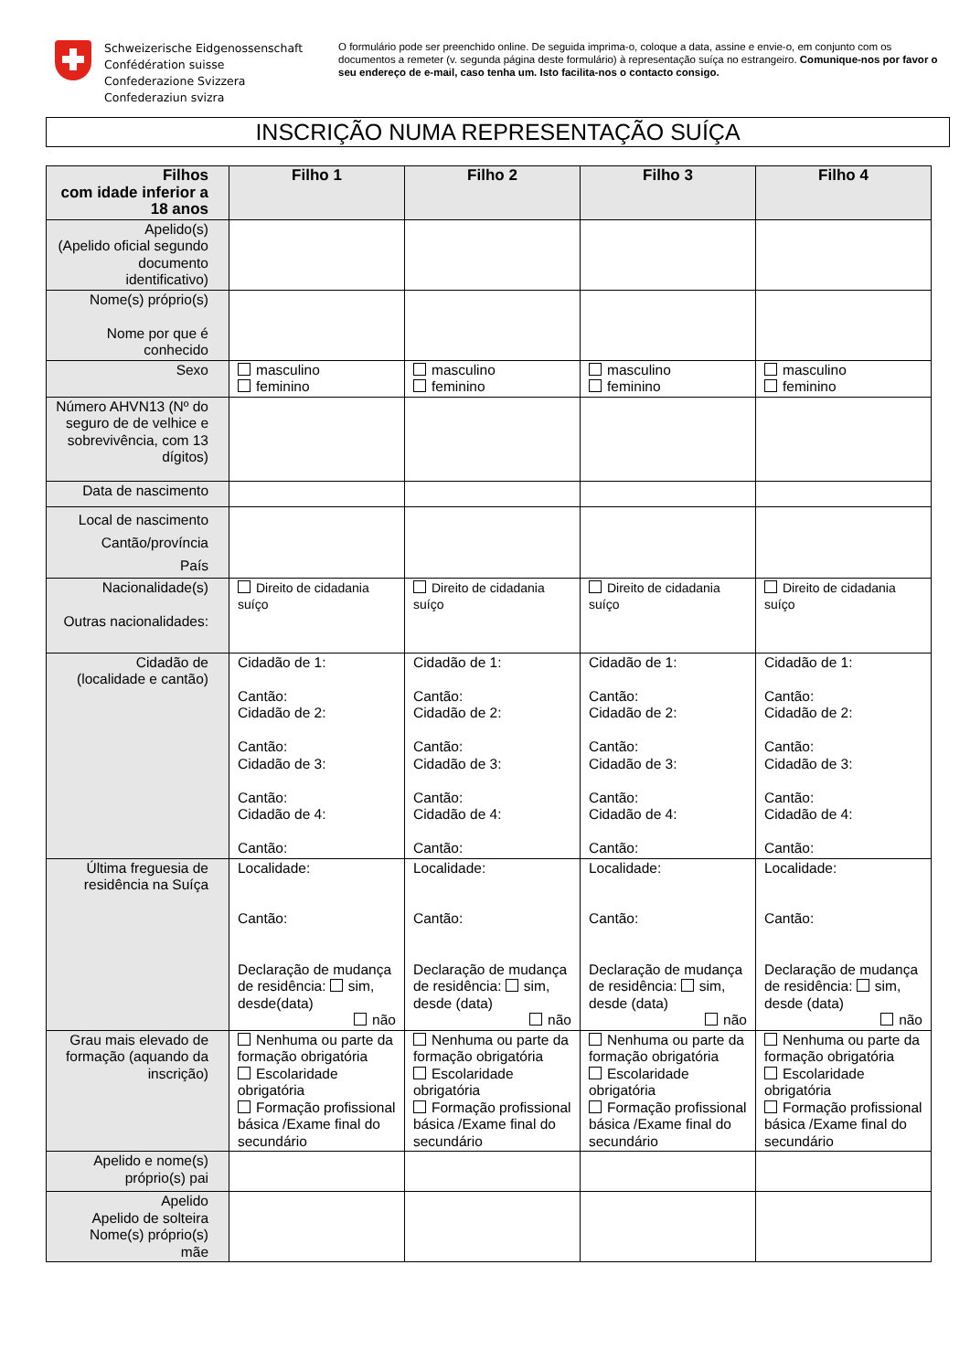Schweizerische Eidgenossenschaft
Confédération suisse
Confederazione Svizzera
Confederaziun svizra
O formulário pode ser preenchido online. De seguida imprima-o, coloque a data, assine e envie-o, em conjunto com os documentos a remeter (v. segunda página deste formulário) à representação suíça no estrangeiro. Comunique-nos por favor o seu endereço de e-mail, caso tenha um. Isto facilita-nos o contacto consigo.
INSCRIÇÃO NUMA REPRESENTAÇÃO SUÍÇA
| Filhos com idade inferior a 18 anos | Filho 1 | Filho 2 | Filho 3 | Filho 4 |
| --- | --- | --- | --- | --- |
| Apelido(s) (Apelido oficial segundo documento identificativo) | | | | |
| Nome(s) próprio(s) Nome por que é conhecido | | | | |
| Sexo | masculino feminino | masculino feminino | masculino feminino | masculino feminino |
| Número AHVN13 (Nº do seguro de de velhice e sobrevivência, com 13 dígitos) | | | | |
| Data de nascimento | | | | |
| Local de nascimento Cantão/província País | | | | |
| Nacionalidade(s) Outras nacionalidades: | Direito de cidadania suíço | Direito de cidadania suíço | Direito de cidadania suíço | Direito de cidadania suíço |
| Cidadão de (localidade e cantão) | Cidadão de 1: Cantão: Cidadão de 2: Cantão: Cidadão de 3: Cantão: Cidadão de 4: Cantão: | Cidadão de 1: Cantão: Cidadão de 2: Cantão: Cidadão de 3: Cantão: Cidadão de 4: Cantão: | Cidadão de 1: Cantão: Cidadão de 2: Cantão: Cidadão de 3: Cantão: Cidadão de 4: Cantão: | Cidadão de 1: Cantão: Cidadão de 2: Cantão: Cidadão de 3: Cantão: Cidadão de 4: Cantão: |
| Última freguesia de residência na Suíça | Localidade: Cantão: Declaração de mudança de residência: sim, desde(data) não | Localidade: Cantão: Declaração de mudança de residência: sim, desde (data) não | Localidade: Cantão: Declaração de mudança de residência: sim, desde (data) não | Localidade: Cantão: Declaração de mudança de residência: sim, desde (data) não |
| Grau mais elevado de formação (aquando da inscrição) | Nenhuma ou parte da formação obrigatória Escolaridade obrigatória Formação profissional básica /Exame final do secundário | Nenhuma ou parte da formação obrigatória Escolaridade obrigatória Formação profissional básica /Exame final do secundário | Nenhuma ou parte da formação obrigatória Escolaridade obrigatória Formação profissional básica /Exame final do secundário | Nenhuma ou parte da formação obrigatória Escolaridade obrigatória Formação profissional básica /Exame final do secundário |
| Apelido e nome(s) próprio(s) pai | | | | |
| Apelido Apelido de solteira Nome(s) próprio(s) mãe | | | | |